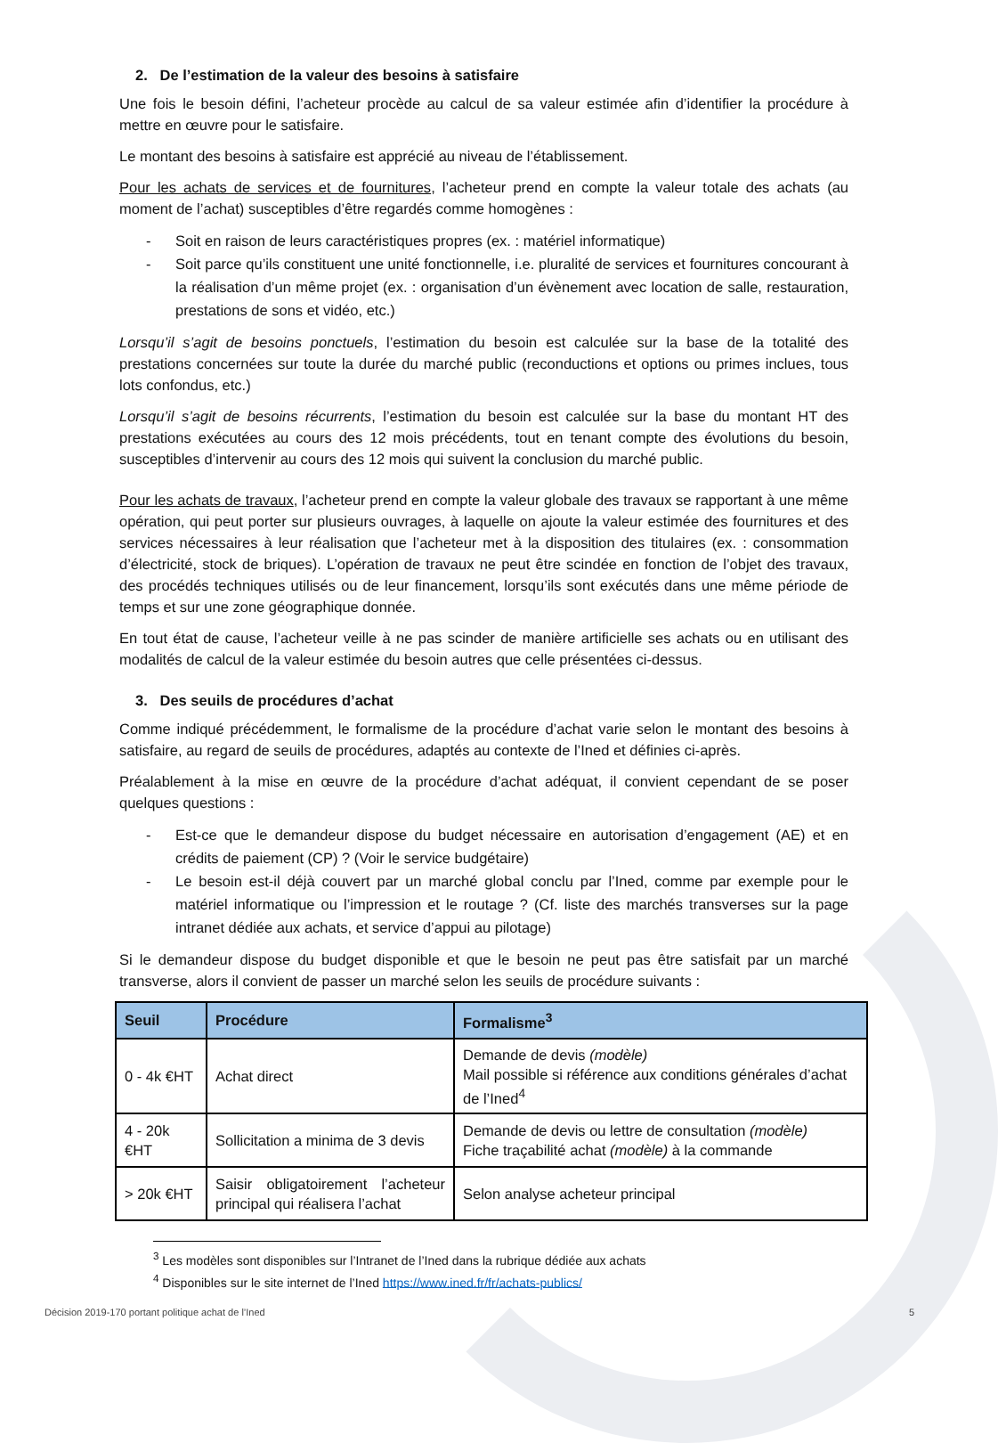2. De l’estimation de la valeur des besoins à satisfaire
Une fois le besoin défini, l’acheteur procède au calcul de sa valeur estimée afin d’identifier la procédure à mettre en œuvre pour le satisfaire.
Le montant des besoins à satisfaire est apprécié au niveau de l’établissement.
Pour les achats de services et de fournitures, l’acheteur prend en compte la valeur totale des achats (au moment de l’achat) susceptibles d’être regardés comme homogènes :
- Soit en raison de leurs caractéristiques propres (ex. : matériel informatique)
- Soit parce qu’ils constituent une unité fonctionnelle, i.e. pluralité de services et fournitures concourant à la réalisation d’un même projet (ex. : organisation d’un évènement avec location de salle, restauration, prestations de sons et vidéo, etc.)
Lorsqu’il s’agit de besoins ponctuels, l’estimation du besoin est calculée sur la base de la totalité des prestations concernées sur toute la durée du marché public (reconductions et options ou primes inclues, tous lots confondus, etc.)
Lorsqu’il s’agit de besoins récurrents, l’estimation du besoin est calculée sur la base du montant HT des prestations exécutées au cours des 12 mois précédents, tout en tenant compte des évolutions du besoin, susceptibles d’intervenir au cours des 12 mois qui suivent la conclusion du marché public.
Pour les achats de travaux, l’acheteur prend en compte la valeur globale des travaux se rapportant à une même opération, qui peut porter sur plusieurs ouvrages, à laquelle on ajoute la valeur estimée des fournitures et des services nécessaires à leur réalisation que l’acheteur met à la disposition des titulaires (ex. : consommation d’électricité, stock de briques). L’opération de travaux ne peut être scindée en fonction de l’objet des travaux, des procédés techniques utilisés ou de leur financement, lorsqu’ils sont exécutés dans une même période de temps et sur une zone géographique donnée.
En tout état de cause, l’acheteur veille à ne pas scinder de manière artificielle ses achats ou en utilisant des modalités de calcul de la valeur estimée du besoin autres que celle présentées ci-dessus.
3. Des seuils de procédures d’achat
Comme indiqué précédemment, le formalisme de la procédure d’achat varie selon le montant des besoins à satisfaire, au regard de seuils de procédures, adaptés au contexte de l’Ined et définies ci-après.
Préalablement à la mise en œuvre de la procédure d’achat adéquat, il convient cependant de se poser quelques questions :
- Est-ce que le demandeur dispose du budget nécessaire en autorisation d’engagement (AE) et en crédits de paiement (CP) ? (Voir le service budgétaire)
- Le besoin est-il déjà couvert par un marché global conclu par l’Ined, comme par exemple pour le matériel informatique ou l’impression et le routage ? (Cf. liste des marchés transverses sur la page intranet dédiée aux achats, et service d’appui au pilotage)
Si le demandeur dispose du budget disponible et que le besoin ne peut pas être satisfait par un marché transverse, alors il convient de passer un marché selon les seuils de procédure suivants :
| Seuil | Procédure | Formalisme<sup>3</sup> |
| --- | --- | --- |
| 0 - 4k €HT | Achat direct | Demande de devis (modèle) Mail possible si référence aux conditions générales d’achat de l’Ined<sup>4</sup> |
| 4 - 20k €HT | Sollicitation a minima de 3 devis | Demande de devis ou lettre de consultation (modèle) Fiche traçabilité achat (modèle) à la commande |
| > 20k €HT | Saisir obligatoirement l’acheteur principal qui réalisera l’achat | Selon analyse acheteur principal |
<sup>3</sup> Les modèles sont disponibles sur l’Intranet de l’Ined dans la rubrique dédiée aux achats
<sup>4</sup> Disponibles sur le site internet de l’Ined https://www.ined.fr/fr/achats-publics/
Décision 2019-170 portant politique achat de l’Ined 5